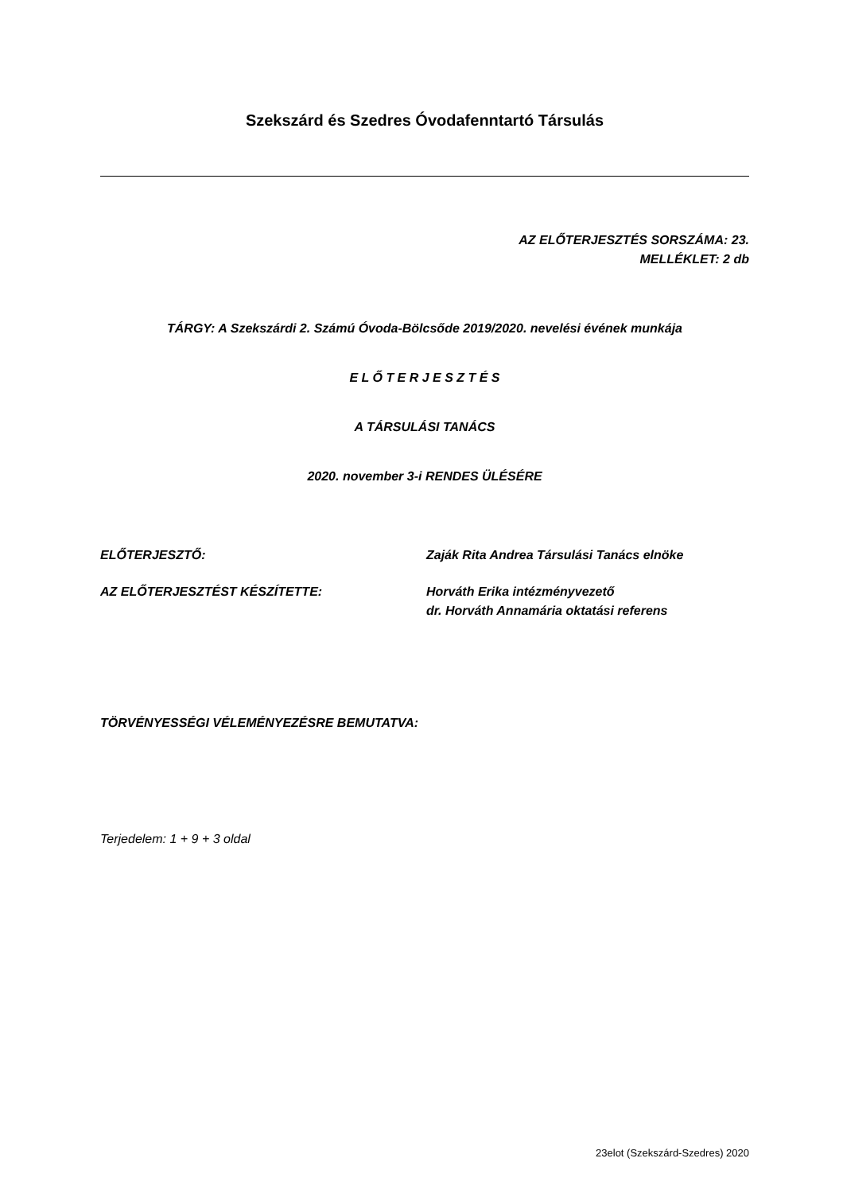Szekszárd és Szedres Óvodafenntartó Társulás
AZ ELŐTERJESZTÉS SORSZÁMA: 23.
MELLÉKLET: 2 db
TÁRGY: A Szekszárdi 2. Számú Óvoda-Bölcsőde 2019/2020. nevelési évének munkája
E L Ő T E R J E S Z T É S
A TÁRSULÁSI TANÁCS
2020. november 3-i RENDES ÜLÉSÉRE
ELŐTERJESZTŐ: Zaják Rita Andrea Társulási Tanács elnöke
AZ ELŐTERJESZTÉST KÉSZÍTETTE: Horváth Erika intézményvezető
dr. Horváth Annamária oktatási referens
TÖRVÉNYESSÉGI VÉLEMÉNYEZÉSRE BEMUTATVA:
Terjedelem: 1 + 9 + 3 oldal
23elot (Szekszárd-Szedres) 2020